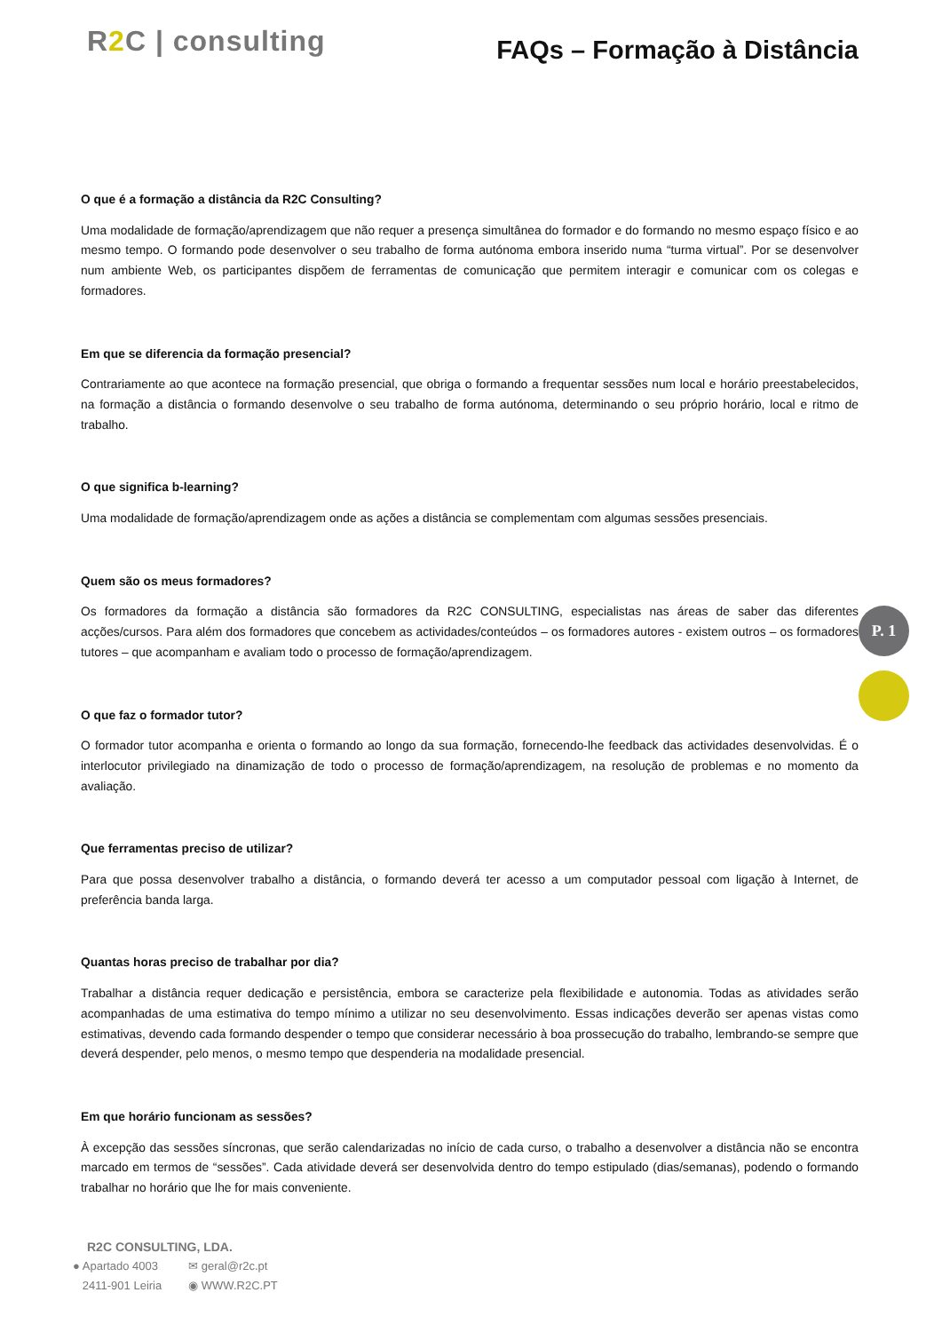R2 C | consulting
FAQs – Formação à Distância
O que é a formação a distância da R2C Consulting?
Uma modalidade de formação/aprendizagem que não requer a presença simultânea do formador e do formando no mesmo espaço físico e ao mesmo tempo. O formando pode desenvolver o seu trabalho de forma autónoma embora inserido numa “turma virtual”. Por se desenvolver num ambiente Web, os participantes dispõem de ferramentas de comunicação que permitem interagir e comunicar com os colegas e formadores.
Em que se diferencia da formação presencial?
Contrariamente ao que acontece na formação presencial, que obriga o formando a frequentar sessões num local e horário preestabelecidos, na formação a distância o formando desenvolve o seu trabalho de forma autónoma, determinando o seu próprio horário, local e ritmo de trabalho.
O que significa b-learning?
Uma modalidade de formação/aprendizagem onde as ações a distância se complementam com algumas sessões presenciais.
Quem são os meus formadores?
Os formadores da formação a distância são formadores da R2C CONSULTING, especialistas nas áreas de saber das diferentes acções/cursos. Para além dos formadores que concebem as actividades/conteúdos – os formadores autores - existem outros – os formadores tutores – que acompanham e avaliam todo o processo de formação/aprendizagem.
O que faz o formador tutor?
O formador tutor acompanha e orienta o formando ao longo da sua formação, fornecendo-lhe feedback das actividades desenvolvidas. É o interlocutor privilegiado na dinamização de todo o processo de formação/aprendizagem, na resolução de problemas e no momento da avaliação.
Que ferramentas preciso de utilizar?
Para que possa desenvolver trabalho a distância, o formando deverá ter acesso a um computador pessoal com ligação à Internet, de preferência banda larga.
Quantas horas preciso de trabalhar por dia?
Trabalhar a distância requer dedicação e persistência, embora se caracterize pela flexibilidade e autonomia. Todas as atividades serão acompanhadas de uma estimativa do tempo mínimo a utilizar no seu desenvolvimento. Essas indicações deverão ser apenas vistas como estimativas, devendo cada formando despender o tempo que considerar necessário à boa prossecução do trabalho, lembrando-se sempre que deverá despender, pelo menos, o mesmo tempo que despenderia na modalidade presencial.
Em que horário funcionam as sessões?
À excepção das sessões síncronas, que serão calendarizadas no início de cada curso, o trabalho a desenvolver a distância não se encontra marcado em termos de “sessões”. Cada atividade deverá ser desenvolvida dentro do tempo estipulado (dias/semanas), podendo o formando trabalhar no horário que lhe for mais conveniente.
P. 1
R2C CONSULTING, LDA.
● Apartado 4003
2411-901 Leiria
✉ geral@r2c.pt
◉ WWW.R2C.PT